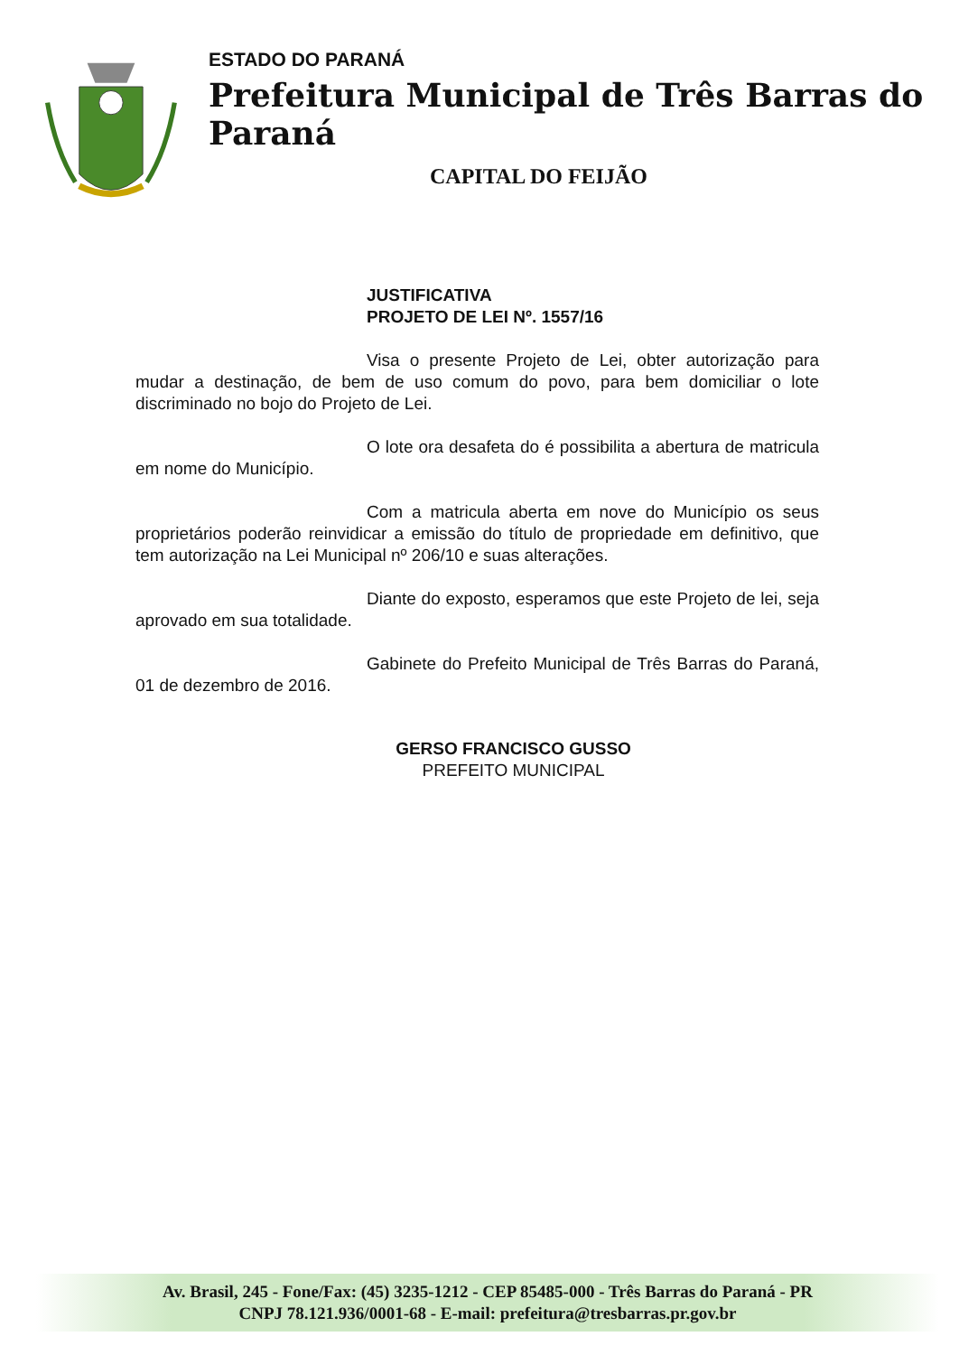ESTADO DO PARANÁ
Prefeitura Municipal de Três Barras do Paraná
CAPITAL DO FEIJÃO
JUSTIFICATIVA
PROJETO DE LEI Nº. 1557/16
Visa o presente Projeto de Lei, obter autorização para mudar a destinação, de bem de uso comum do povo, para bem domiciliar o lote discriminado no bojo do Projeto de Lei.
O lote ora desafeta do é possibilita a abertura de matricula em nome do Município.
Com a matricula aberta em nove do Município os seus proprietários poderão reinvidicar a emissão do título de propriedade em definitivo, que tem autorização na Lei Municipal nº 206/10 e suas alterações.
Diante do exposto, esperamos que este Projeto de lei, seja aprovado em sua totalidade.
Gabinete do Prefeito Municipal de Três Barras do Paraná, 01 de dezembro de 2016.
GERSO FRANCISCO GUSSO
PREFEITO MUNICIPAL
Av. Brasil, 245 - Fone/Fax: (45) 3235-1212 - CEP 85485-000 - Três Barras do Paraná - PR
CNPJ 78.121.936/0001-68 - E-mail: prefeitura@tresbarras.pr.gov.br